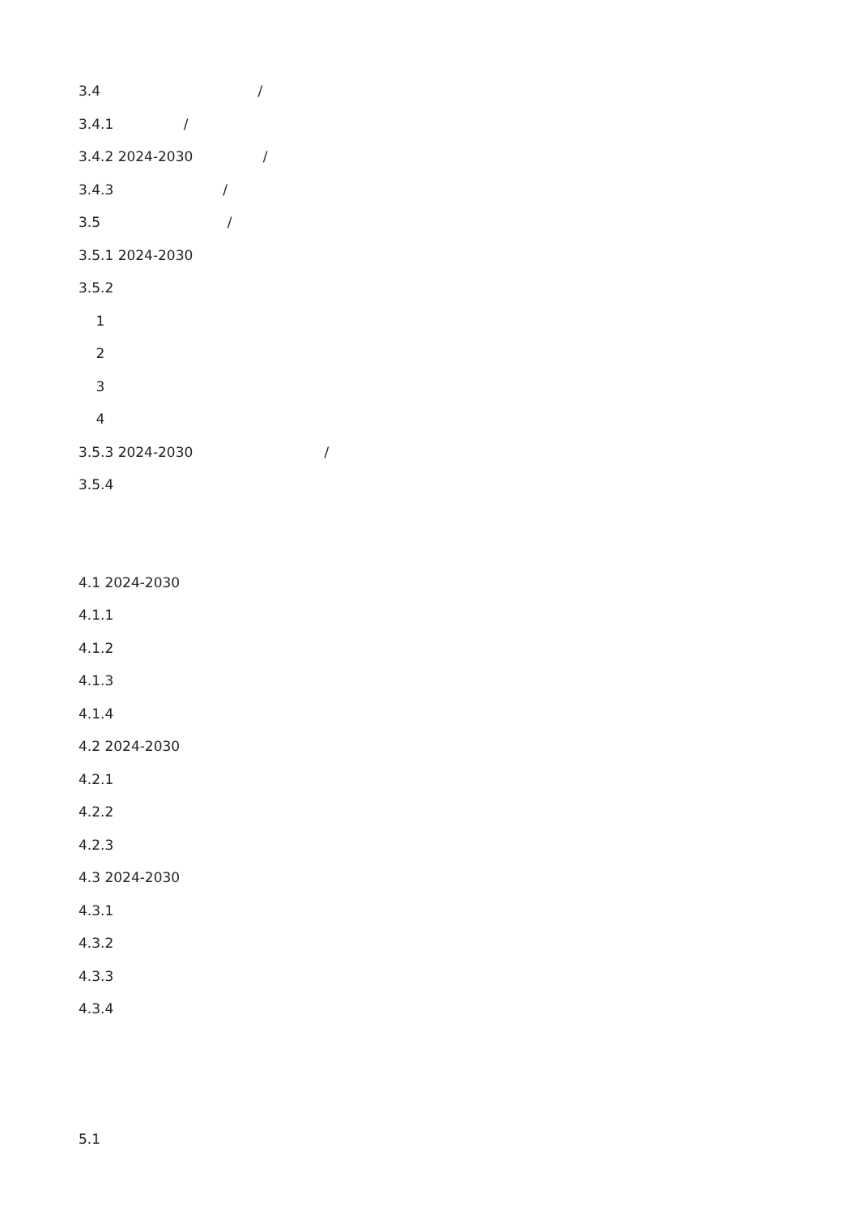3.4 /
3.4.1 /
3.4.2 2024-2030 /
3.4.3 /
3.5 /
3.5.1 2024-2030
3.5.2
1
2
3
4
3.5.3 2024-2030 /
3.5.4
4.1 2024-2030
4.1.1
4.1.2
4.1.3
4.1.4
4.2 2024-2030
4.2.1
4.2.2
4.2.3
4.3 2024-2030
4.3.1
4.3.2
4.3.3
4.3.4
5.1